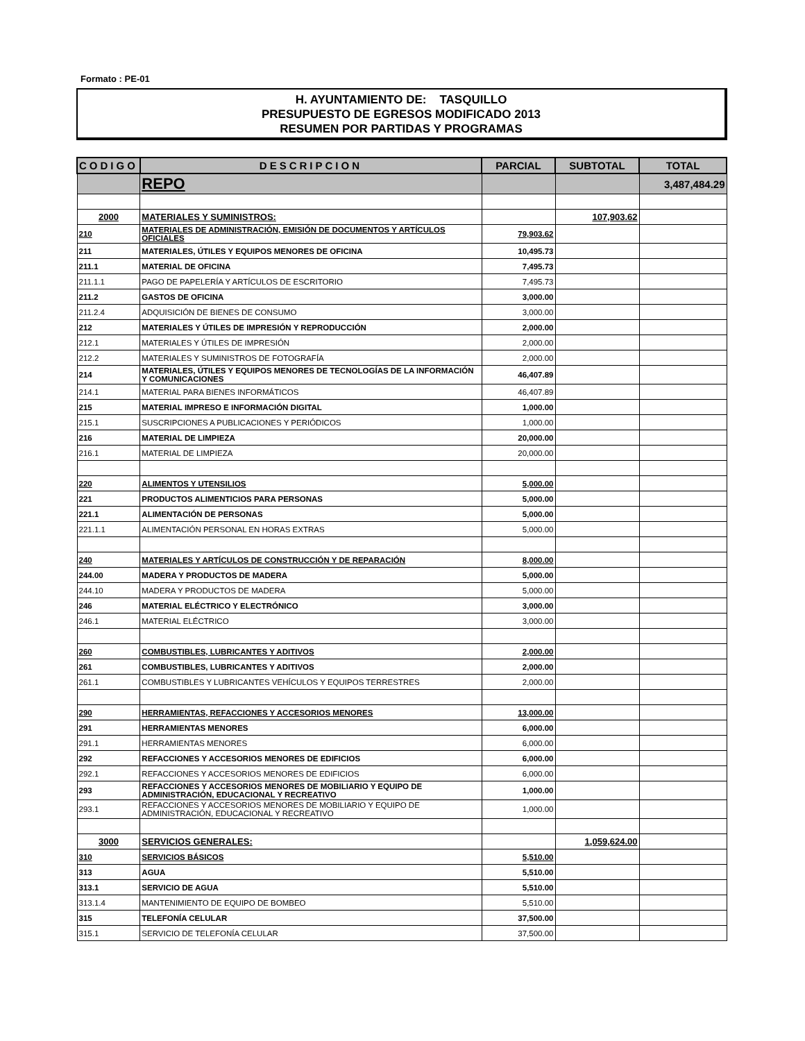Formato : PE-01
H. AYUNTAMIENTO DE: TASQUILLO
PRESUPUESTO DE EGRESOS MODIFICADO 2013
RESUMEN POR PARTIDAS Y PROGRAMAS
| CODIGO | DESCRIPCION | PARCIAL | SUBTOTAL | TOTAL |
| --- | --- | --- | --- | --- |
| | REPO | | | 3,487,484.29 |
| 2000 | MATERIALES Y SUMINISTROS: | | 107,903.62 | |
| 210 | MATERIALES DE ADMINISTRACIÓN, EMISIÓN DE DOCUMENTOS Y ARTÍCULOS OFICIALES | 79,903.62 | | |
| 211 | MATERIALES, ÚTILES Y EQUIPOS MENORES DE OFICINA | 10,495.73 | | |
| 211.1 | MATERIAL DE OFICINA | 7,495.73 | | |
| 211.1.1 | PAGO DE PAPELERÍA Y ARTÍCULOS DE ESCRITORIO | 7,495.73 | | |
| 211.2 | GASTOS DE OFICINA | 3,000.00 | | |
| 211.2.4 | ADQUISICIÓN DE BIENES DE CONSUMO | 3,000.00 | | |
| 212 | MATERIALES Y ÚTILES DE IMPRESIÓN Y REPRODUCCIÓN | 2,000.00 | | |
| 212.1 | MATERIALES Y ÚTILES DE IMPRESIÓN | 2,000.00 | | |
| 212.2 | MATERIALES Y SUMINISTROS DE FOTOGRAFÍA | 2,000.00 | | |
| 214 | MATERIALES, ÚTILES Y EQUIPOS MENORES DE TECNOLOGÍAS DE LA INFORMACIÓN Y COMUNICACIONES | 46,407.89 | | |
| 214.1 | MATERIAL PARA BIENES INFORMÁTICOS | 46,407.89 | | |
| 215 | MATERIAL IMPRESO E INFORMACIÓN DIGITAL | 1,000.00 | | |
| 215.1 | SUSCRIPCIONES A PUBLICACIONES Y PERIÓDICOS | 1,000.00 | | |
| 216 | MATERIAL DE LIMPIEZA | 20,000.00 | | |
| 216.1 | MATERIAL DE LIMPIEZA | 20,000.00 | | |
| 220 | ALIMENTOS Y UTENSILIOS | 5,000.00 | | |
| 221 | PRODUCTOS ALIMENTICIOS PARA PERSONAS | 5,000.00 | | |
| 221.1 | ALIMENTACIÓN DE PERSONAS | 5,000.00 | | |
| 221.1.1 | ALIMENTACIÓN PERSONAL EN HORAS EXTRAS | 5,000.00 | | |
| 240 | MATERIALES Y ARTÍCULOS DE CONSTRUCCIÓN Y DE REPARACIÓN | 8,000.00 | | |
| 244.00 | MADERA Y PRODUCTOS DE MADERA | 5,000.00 | | |
| 244.10 | MADERA Y PRODUCTOS DE MADERA | 5,000.00 | | |
| 246 | MATERIAL ELÉCTRICO Y ELECTRÓNICO | 3,000.00 | | |
| 246.1 | MATERIAL ELÉCTRICO | 3,000.00 | | |
| 260 | COMBUSTIBLES, LUBRICANTES Y ADITIVOS | 2,000.00 | | |
| 261 | COMBUSTIBLES, LUBRICANTES Y ADITIVOS | 2,000.00 | | |
| 261.1 | COMBUSTIBLES Y LUBRICANTES VEHÍCULOS Y EQUIPOS TERRESTRES | 2,000.00 | | |
| 290 | HERRAMIENTAS, REFACCIONES Y ACCESORIOS MENORES | 13,000.00 | | |
| 291 | HERRAMIENTAS MENORES | 6,000.00 | | |
| 291.1 | HERRAMIENTAS MENORES | 6,000.00 | | |
| 292 | REFACCIONES Y ACCESORIOS MENORES DE EDIFICIOS | 6,000.00 | | |
| 292.1 | REFACCIONES Y ACCESORIOS MENORES DE EDIFICIOS | 6,000.00 | | |
| 293 | REFACCIONES Y ACCESORIOS MENORES DE MOBILIARIO Y EQUIPO DE ADMINISTRACIÓN, EDUCACIONAL Y RECREATIVO | 1,000.00 | | |
| 293.1 | REFACCIONES Y ACCESORIOS MENORES DE MOBILIARIO Y EQUIPO DE ADMINISTRACIÓN, EDUCACIONAL Y RECREATIVO | 1,000.00 | | |
| 3000 | SERVICIOS GENERALES: | | 1,059,624.00 | |
| 310 | SERVICIOS BÁSICOS | 5,510.00 | | |
| 313 | AGUA | 5,510.00 | | |
| 313.1 | SERVICIO DE AGUA | 5,510.00 | | |
| 313.1.4 | MANTENIMIENTO DE EQUIPO DE BOMBEO | 5,510.00 | | |
| 315 | TELEFONÍA CELULAR | 37,500.00 | | |
| 315.1 | SERVICIO DE TELEFONÍA CELULAR | 37,500.00 | | |